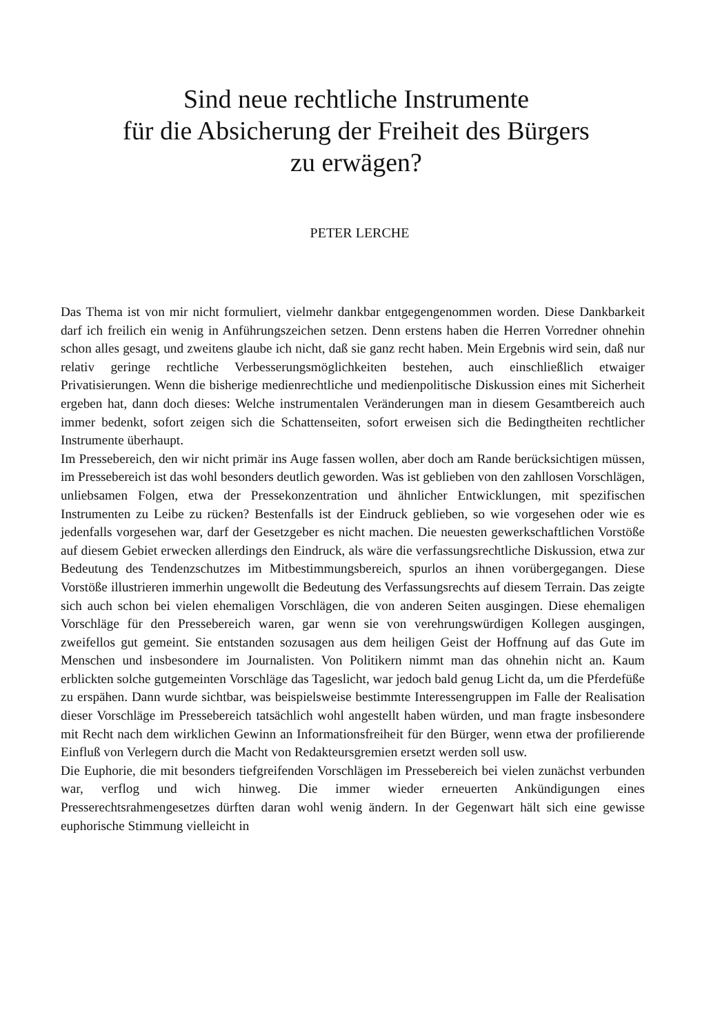Sind neue rechtliche Instrumente
für die Absicherung der Freiheit des Bürgers
zu erwägen?
PETER LERCHE
Das Thema ist von mir nicht formuliert, vielmehr dankbar entgegengenommen worden. Diese Dankbarkeit darf ich freilich ein wenig in Anführungszeichen setzen. Denn erstens haben die Herren Vorredner ohnehin schon alles gesagt, und zweitens glaube ich nicht, daß sie ganz recht haben. Mein Ergebnis wird sein, daß nur relativ geringe rechtliche Verbesserungsmöglichkeiten bestehen, auch einschließlich etwaiger Privatisierungen. Wenn die bisherige medienrechtliche und medienpolitische Diskussion eines mit Sicherheit ergeben hat, dann doch dieses: Welche instrumentalen Veränderungen man in diesem Gesamtbereich auch immer bedenkt, sofort zeigen sich die Schattenseiten, sofort erweisen sich die Bedingtheiten rechtlicher Instrumente überhaupt.
Im Pressebereich, den wir nicht primär ins Auge fassen wollen, aber doch am Rande berücksichtigen müssen, im Pressebereich ist das wohl besonders deutlich geworden. Was ist geblieben von den zahllosen Vorschlägen, unliebsamen Folgen, etwa der Pressekonzentration und ähnlicher Entwicklungen, mit spezifischen Instrumenten zu Leibe zu rücken? Bestenfalls ist der Eindruck geblieben, so wie vorgesehen oder wie es jedenfalls vorgesehen war, darf der Gesetzgeber es nicht machen. Die neuesten gewerkschaftlichen Vorstöße auf diesem Gebiet erwecken allerdings den Eindruck, als wäre die verfassungsrechtliche Diskussion, etwa zur Bedeutung des Tendenzschutzes im Mitbestimmungsbereich, spurlos an ihnen vorübergegangen. Diese Vorstöße illustrieren immerhin ungewollt die Bedeutung des Verfassungsrechts auf diesem Terrain. Das zeigte sich auch schon bei vielen ehemaligen Vorschlägen, die von anderen Seiten ausgingen. Diese ehemaligen Vorschläge für den Pressebereich waren, gar wenn sie von verehrungswürdigen Kollegen ausgingen, zweifellos gut gemeint. Sie entstanden sozusagen aus dem heiligen Geist der Hoffnung auf das Gute im Menschen und insbesondere im Journalisten. Von Politikern nimmt man das ohnehin nicht an. Kaum erblickten solche gutgemeinten Vorschläge das Tageslicht, war jedoch bald genug Licht da, um die Pferdefüße zu erspähen. Dann wurde sichtbar, was beispielsweise bestimmte Interessengruppen im Falle der Realisation dieser Vorschläge im Pressebereich tatsächlich wohl angestellt haben würden, und man fragte insbesondere mit Recht nach dem wirklichen Gewinn an Informationsfreiheit für den Bürger, wenn etwa der profilierende Einfluß von Verlegern durch die Macht von Redakteursgremien ersetzt werden soll usw.
Die Euphorie, die mit besonders tiefgreifenden Vorschlägen im Pressebereich bei vielen zunächst verbunden war, verflog und wich hinweg. Die immer wieder erneuerten Ankündigungen eines Presserechtsrahmengesetzes dürften daran wohl wenig ändern. In der Gegenwart hält sich eine gewisse euphorische Stimmung vielleicht in